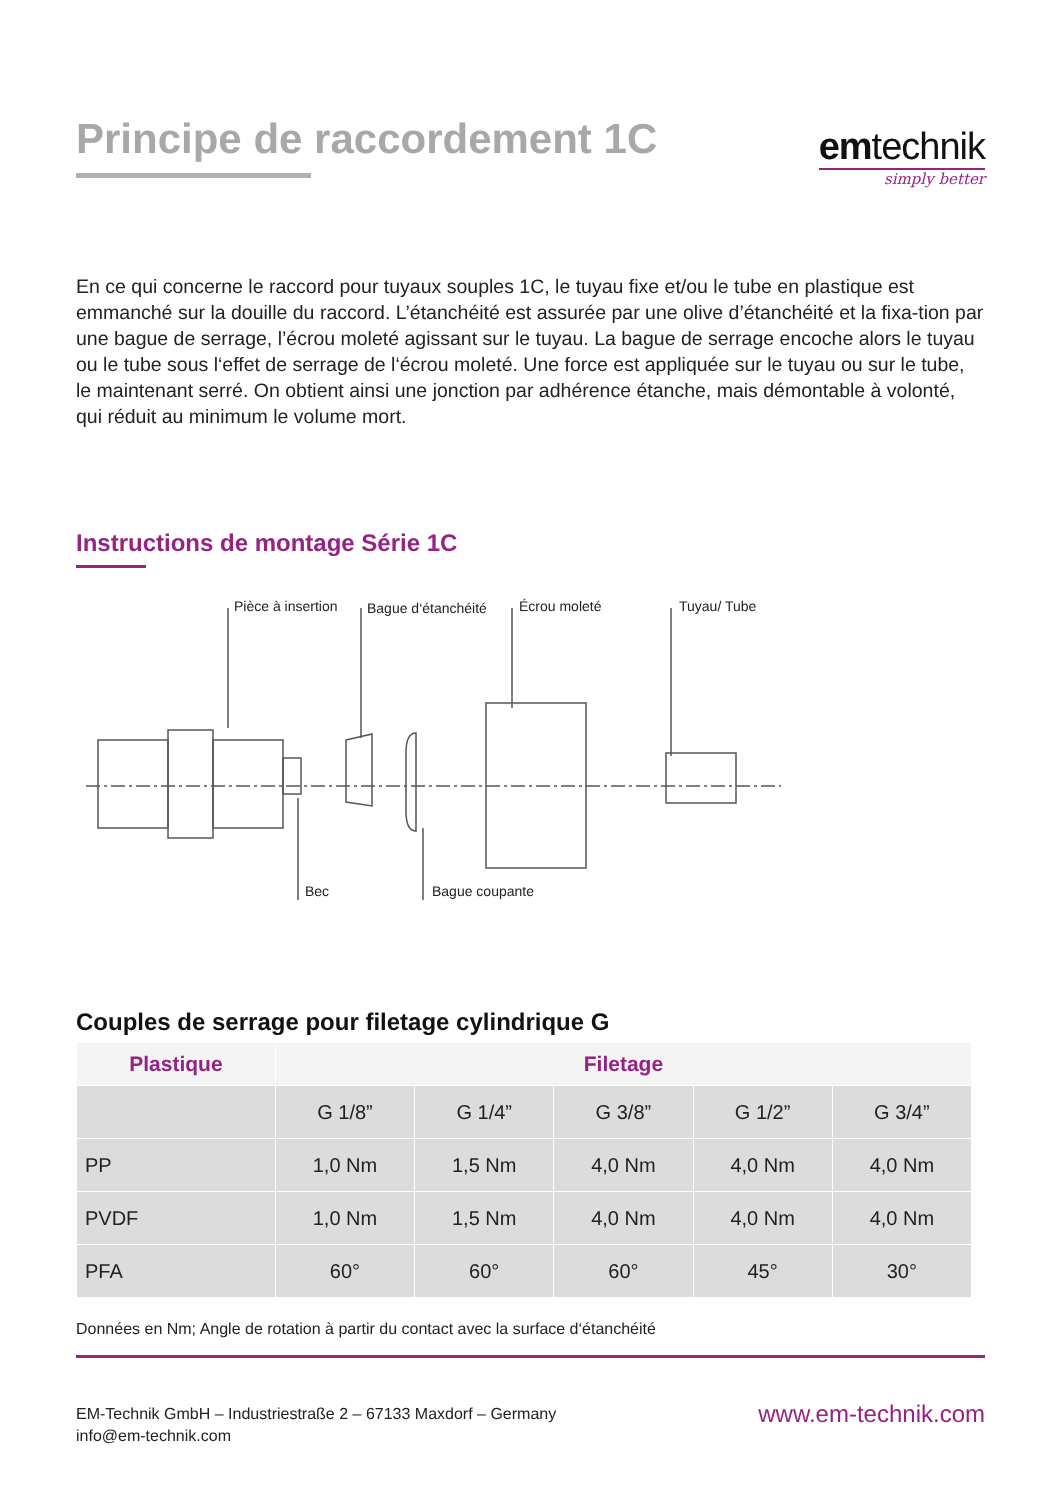Principe de raccordement 1C
emtechnik
simply better
En ce qui concerne le raccord pour tuyaux souples 1C, le tuyau fixe et/ou le tube en plastique est emmanché sur la douille du raccord. L’étanchéité est assurée par une olive d’étanchéité et la fixa-tion par une bague de serrage, l’écrou moleté agissant sur le tuyau. La bague de serrage encoche alors le tuyau ou le tube sous l‘effet de serrage de l‘écrou moleté. Une force est appliquée sur le tuyau ou sur le tube, le maintenant serré. On obtient ainsi une jonction par adhérence étanche, mais démontable à volonté, qui réduit au minimum le volume mort.
Instructions de montage Série 1C
Pièce à insertion Bague d‘étanchéité Écrou moleté Tuyau/ Tube
Bec Bague coupante
Couples de serrage pour filetage cylindrique G
| Plastique | Filetage | | | | |
| --- | --- | --- | --- | --- | --- |
| | G 1/8” | G 1/4” | G 3/8” | G 1/2” | G 3/4” |
| PP | 1,0 Nm | 1,5 Nm | 4,0 Nm | 4,0 Nm | 4,0 Nm |
| PVDF | 1,0 Nm | 1,5 Nm | 4,0 Nm | 4,0 Nm | 4,0 Nm |
| PFA | 60° | 60° | 60° | 45° | 30° |
Données en Nm; Angle de rotation à partir du contact avec la surface d‘étanchéité
EM-Technik GmbH – Industriestraße 2 – 67133 Maxdorf – Germany
info@em-technik.com
www.em-technik.com